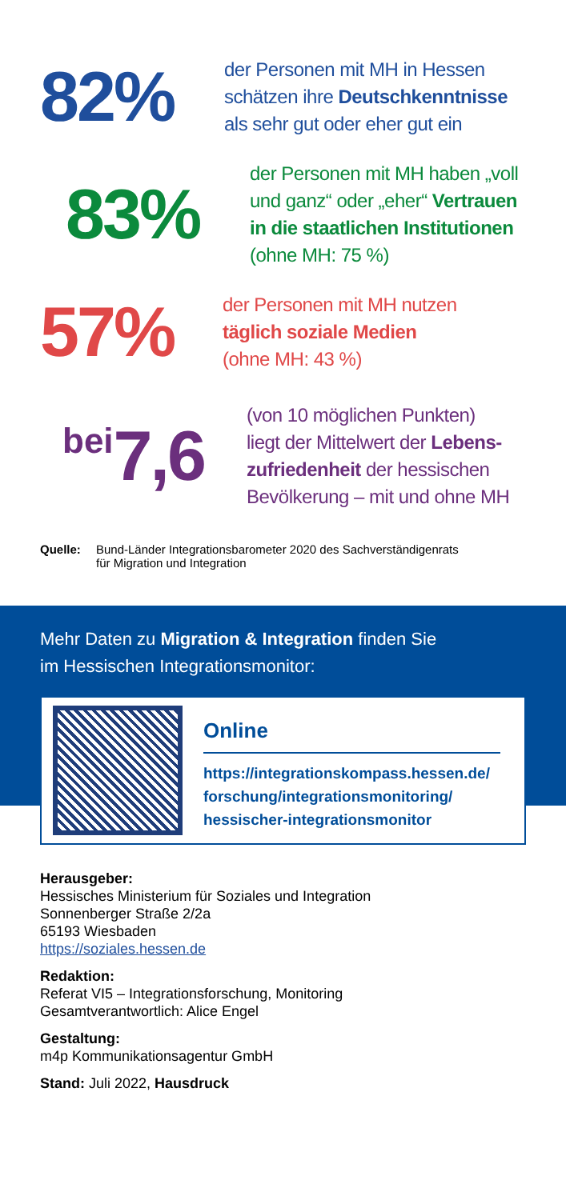82%
der Personen mit MH in Hessen
schätzen ihre Deutschkenntnisse
als sehr gut oder eher gut ein
83%
der Personen mit MH haben „voll
und ganz“ oder „eher“ Vertrauen
in die staatlichen Institutionen
(ohne MH: 75 %)
57%
der Personen mit MH nutzen
täglich soziale Medien
(ohne MH: 43 %)
bei 7,6
(von 10 möglichen Punkten)
liegt der Mittelwert der Lebens-
zufriedenheit der hessischen
Bevölkerung – mit und ohne MH
Quelle: Bund-Länder Integrationsbarometer 2020 des Sachverständigenrats
für Migration und Integration
Mehr Daten zu Migration & Integration finden Sie
im Hessischen Integrationsmonitor:
Online
https://integrationskompass.hessen.de/
forschung/integrationsmonitoring/
hessischer-integrationsmonitor
Herausgeber:
Hessisches Ministerium für Soziales und Integration
Sonnenberger Straße 2/2a
65193 Wiesbaden
https://soziales.hessen.de
Redaktion:
Referat VI5 – Integrationsforschung, Monitoring
Gesamtverantwortlich: Alice Engel
Gestaltung:
m4p Kommunikationsagentur GmbH
Stand: Juli 2022, Hausdruck